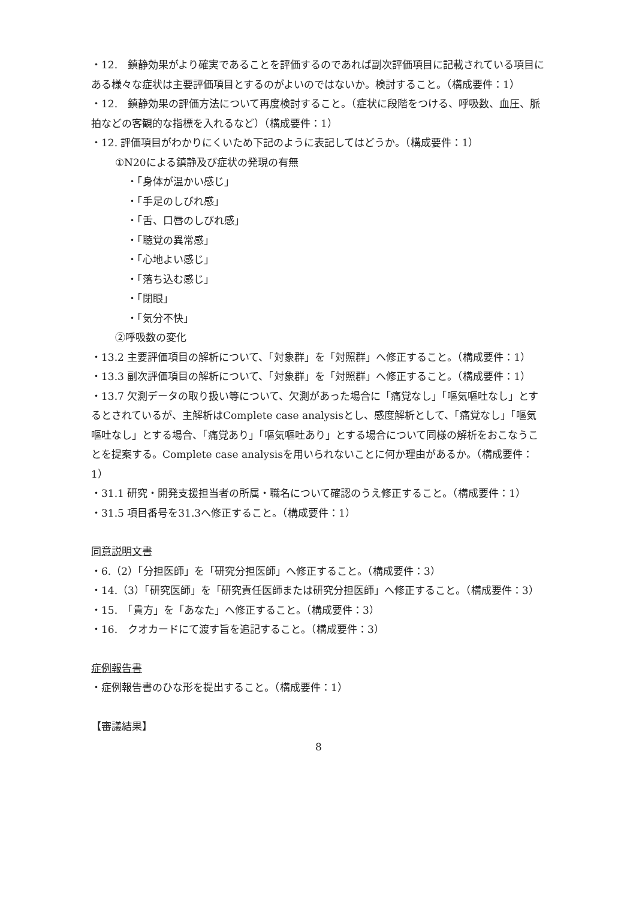・12.　鎮静効果がより確実であることを評価するのであれば副次評価項目に記載されている項目にある様々な症状は主要評価項目とするのがよいのではないか。検討すること。（構成要件：1）
・12.　鎮静効果の評価方法について再度検討すること。（症状に段階をつける、呼吸数、血圧、脈拍などの客観的な指標を入れるなど）（構成要件：1）
・12. 評価項目がわかりにくいため下記のように表記してはどうか。（構成要件：1）
①N20による鎮静及び症状の発現の有無
・「身体が温かい感じ」
・「手足のしびれ感」
・「舌、口唇のしびれ感」
・「聴覚の異常感」
・「心地よい感じ」
・「落ち込む感じ」
・「閉眼」
・「気分不快」
②呼吸数の変化
・13.2 主要評価項目の解析について、「対象群」を「対照群」へ修正すること。（構成要件：1）
・13.3 副次評価項目の解析について、「対象群」を「対照群」へ修正すること。（構成要件：1）
・13.7 欠測データの取り扱い等について、欠測があった場合に「痛覚なし」「嘔気嘔吐なし」とするとされているが、主解析はComplete case analysisとし、感度解析として、「痛覚なし」「嘔気嘔吐なし」とする場合、「痛覚あり」「嘔気嘔吐あり」とする場合について同様の解析をおこなうことを提案する。Complete case analysisを用いられないことに何か理由があるか。（構成要件：1）
・31.1 研究・開発支援担当者の所属・職名について確認のうえ修正すること。（構成要件：1）
・31.5 項目番号を31.3へ修正すること。（構成要件：1）
同意説明文書
・6.（2）「分担医師」を「研究分担医師」へ修正すること。（構成要件：3）
・14.（3）「研究医師」を「研究責任医師または研究分担医師」へ修正すること。（構成要件：3）
・15.　「貴方」を「あなた」へ修正すること。（構成要件：3）
・16.　クオカードにて渡す旨を追記すること。（構成要件：3）
症例報告書
・症例報告書のひな形を提出すること。（構成要件：1）
【審議結果】
8